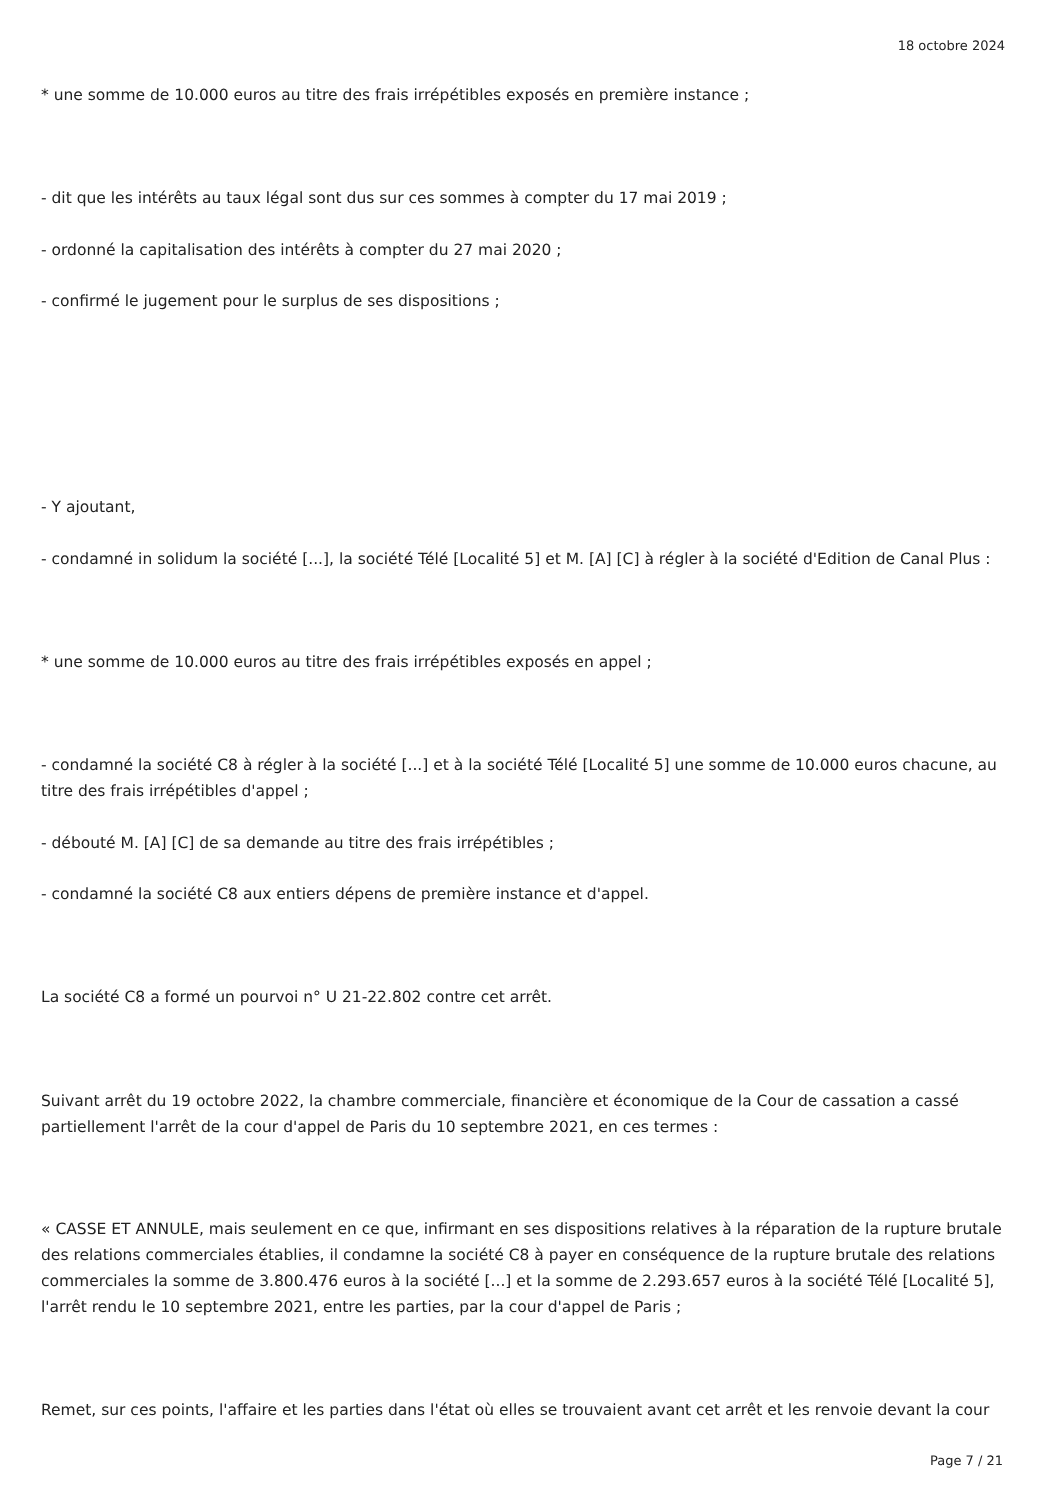18 octobre 2024
* une somme de 10.000 euros au titre des frais irrépétibles exposés en première instance ;
- dit que les intérêts au taux légal sont dus sur ces sommes à compter du 17 mai 2019 ;
- ordonné la capitalisation des intérêts à compter du 27 mai 2020 ;
- confirmé le jugement pour le surplus de ses dispositions ;
- Y ajoutant,
- condamné in solidum la société [...], la société Télé [Localité 5] et M. [A] [C] à régler à la société d'Edition de Canal Plus :
* une somme de 10.000 euros au titre des frais irrépétibles exposés en appel ;
- condamné la société C8 à régler à la société [...] et à la société Télé [Localité 5] une somme de 10.000 euros chacune, au titre des frais irrépétibles d'appel ;
- débouté M. [A] [C] de sa demande au titre des frais irrépétibles ;
- condamné la société C8 aux entiers dépens de première instance et d'appel.
La société C8 a formé un pourvoi n° U 21-22.802 contre cet arrêt.
Suivant arrêt du 19 octobre 2022, la chambre commerciale, financière et économique de la Cour de cassation a cassé partiellement l'arrêt de la cour d'appel de Paris du 10 septembre 2021, en ces termes :
« CASSE ET ANNULE, mais seulement en ce que, infirmant en ses dispositions relatives à la réparation de la rupture brutale des relations commerciales établies, il condamne la société C8 à payer en conséquence de la rupture brutale des relations commerciales la somme de 3.800.476 euros à la société [...] et la somme de 2.293.657 euros à la société Télé [Localité 5], l'arrêt rendu le 10 septembre 2021, entre les parties, par la cour d'appel de Paris ;
Remet, sur ces points, l'affaire et les parties dans l'état où elles se trouvaient avant cet arrêt et les renvoie devant la cour
Page 7 / 21